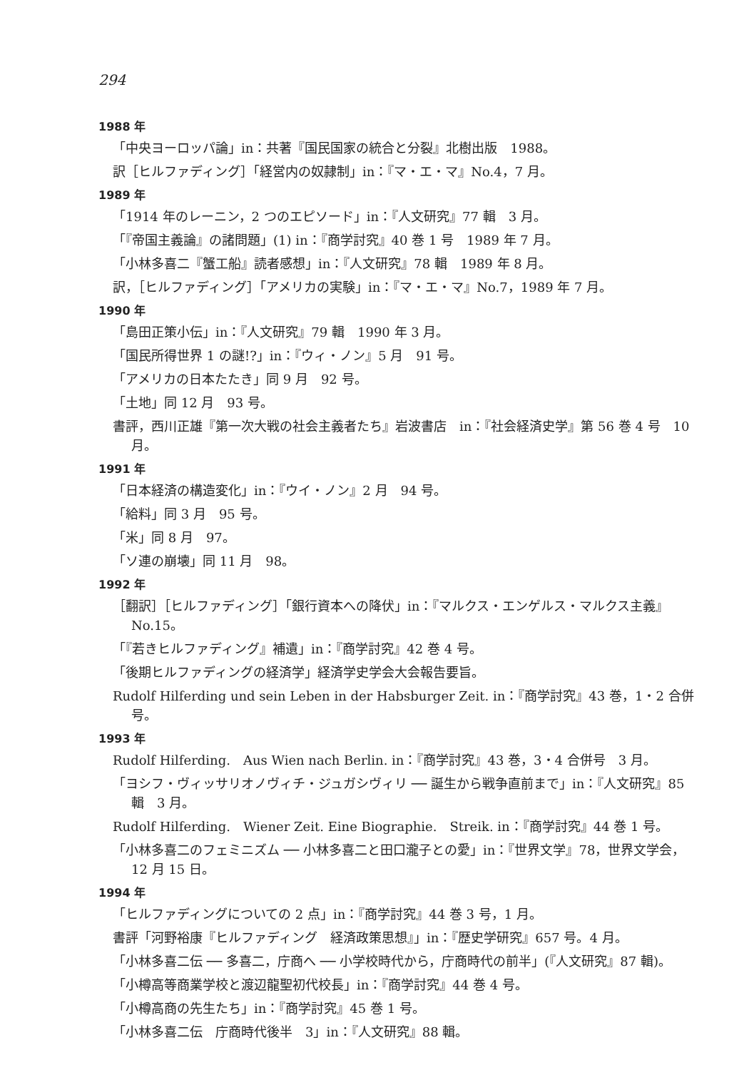294
1988 年
「中央ヨーロッパ論」in：共著『国民国家の統合と分裂』北樹出版　1988。
訳［ヒルファディング］「経営内の奴隷制」in：『マ・エ・マ』No.4，7 月。
1989 年
「1914 年のレーニン，2 つのエピソード」in：『人文研究』77 輯　3 月。
「『帝国主義論』の諸問題」(1) in：『商学討究』40 巻 1 号　1989 年 7 月。
「小林多喜二『蟹工船』読者感想」in：『人文研究』78 輯　1989 年 8 月。
訳，［ヒルファディング］「アメリカの実験」in：『マ・エ・マ』No.7，1989 年 7 月。
1990 年
「島田正策小伝」in：『人文研究』79 輯　1990 年 3 月。
「国民所得世界 1 の謎!?」in：『ウィ・ノン』5 月　91 号。
「アメリカの日本たたき」同 9 月　92 号。
「土地」同 12 月　93 号。
書評，西川正雄『第一次大戦の社会主義者たち』岩波書店　in：『社会経済史学』第 56 巻 4 号　10 月。
1991 年
「日本経済の構造変化」in：『ウイ・ノン』2 月　94 号。
「給料」同 3 月　95 号。
「米」同 8 月　97。
「ソ連の崩壊」同 11 月　98。
1992 年
［翻訳］［ヒルファディング］「銀行資本への降伏」in：『マルクス・エンゲルス・マルクス主義』No.15。
「『若きヒルファディング』補遺」in：『商学討究』42 巻 4 号。
「後期ヒルファディングの経済学」経済学史学会大会報告要旨。
Rudolf Hilferding und sein Leben in der Habsburger Zeit. in：『商学討究』43 巻，1・2 合併号。
1993 年
Rudolf Hilferding.　Aus Wien nach Berlin. in：『商学討究』43 巻，3・4 合併号　3 月。
「ヨシフ・ヴィッサリオノヴィチ・ジュガシヴィリ ── 誕生から戦争直前まで」in：『人文研究』85 輯　3 月。
Rudolf Hilferding.　Wiener Zeit. Eine Biographie.　Streik. in：『商学討究』44 巻 1 号。
「小林多喜二のフェミニズム ── 小林多喜二と田口瀧子との愛」in：『世界文学』78，世界文学会，12 月 15 日。
1994 年
「ヒルファディングについての 2 点」in：『商学討究』44 巻 3 号，1 月。
書評「河野裕康『ヒルファディング　経済政策思想』」in：『歴史学研究』657 号。4 月。
「小林多喜二伝 ── 多喜二，庁商へ ── 小学校時代から，庁商時代の前半」(『人文研究』87 輯)。
「小樽高等商業学校と渡辺龍聖初代校長」in：『商学討究』44 巻 4 号。
「小樽高商の先生たち」in：『商学討究』45 巻 1 号。
「小林多喜二伝　庁商時代後半　3」in：『人文研究』88 輯。